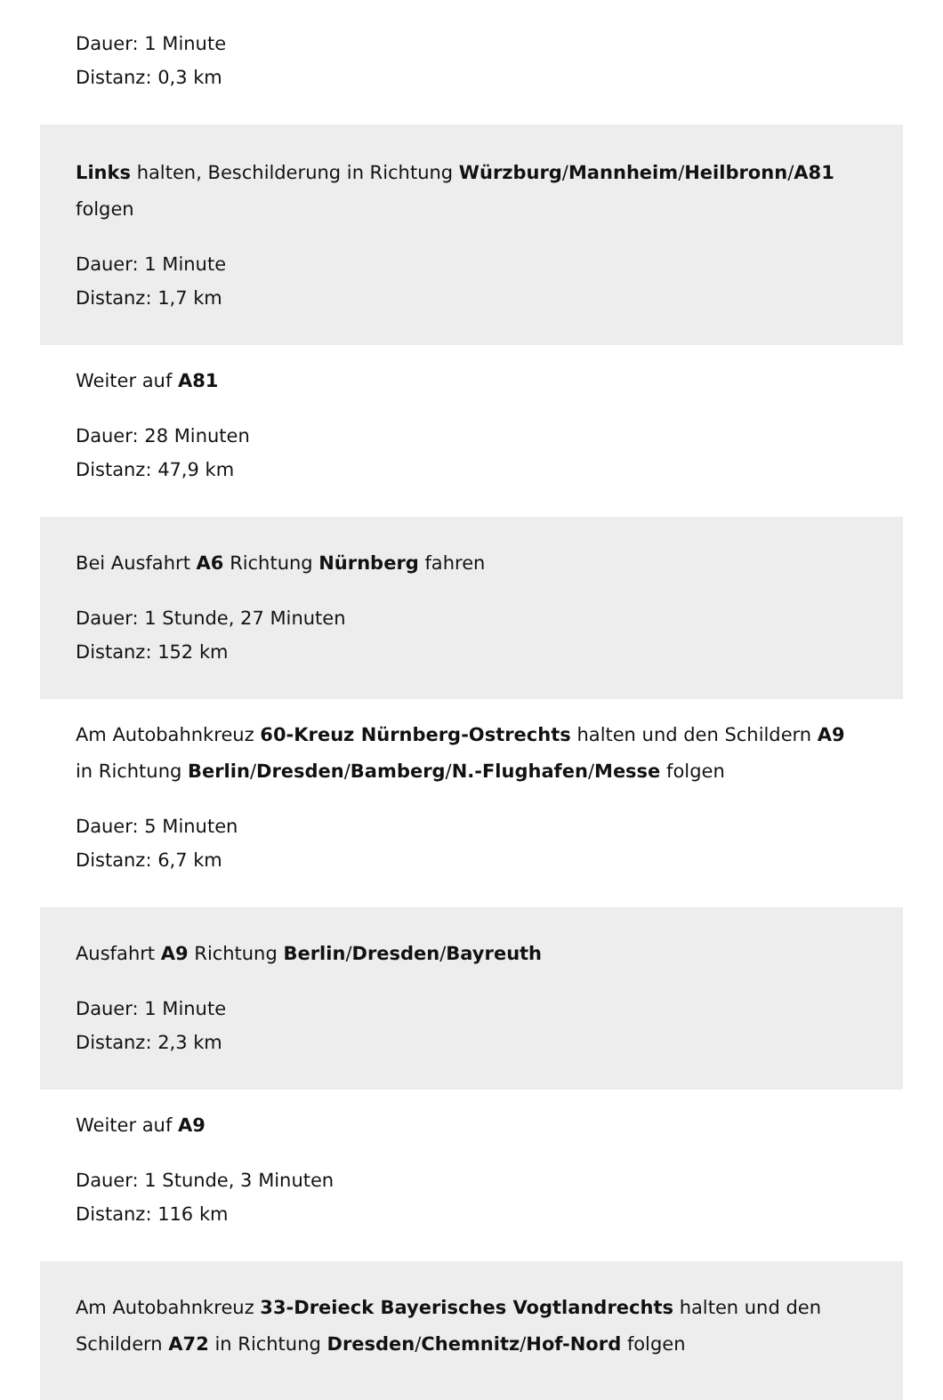Dauer: 1 Minute
Distanz: 0,3 km
Links halten, Beschilderung in Richtung Würzburg/Mannheim/Heilbronn/A81 folgen
Dauer: 1 Minute
Distanz: 1,7 km
Weiter auf A81
Dauer: 28 Minuten
Distanz: 47,9 km
Bei Ausfahrt A6 Richtung Nürnberg fahren
Dauer: 1 Stunde, 27 Minuten
Distanz: 152 km
Am Autobahnkreuz 60-Kreuz Nürnberg-Ostrechts halten und den Schildern A9 in Richtung Berlin/Dresden/Bamberg/N.-Flughafen/Messe folgen
Dauer: 5 Minuten
Distanz: 6,7 km
Ausfahrt A9 Richtung Berlin/Dresden/Bayreuth
Dauer: 1 Minute
Distanz: 2,3 km
Weiter auf A9
Dauer: 1 Stunde, 3 Minuten
Distanz: 116 km
Am Autobahnkreuz 33-Dreieck Bayerisches Vogtlandrechts halten und den Schildern A72 in Richtung Dresden/Chemnitz/Hof-Nord folgen